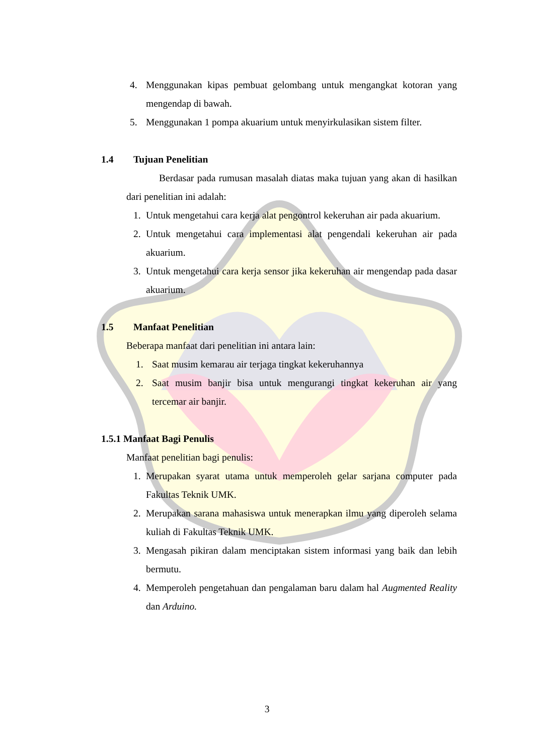4. Menggunakan kipas pembuat gelombang untuk mengangkat kotoran yang mengendap di bawah.
5. Menggunakan 1 pompa akuarium untuk menyirkulasikan sistem filter.
1.4 Tujuan Penelitian
Berdasar pada rumusan masalah diatas maka tujuan yang akan di hasilkan dari penelitian ini adalah:
1. Untuk mengetahui cara kerja alat pengontrol kekeruhan air pada akuarium.
2. Untuk mengetahui cara implementasi alat pengendali kekeruhan air pada akuarium.
3. Untuk mengetahui cara kerja sensor jika kekeruhan air mengendap pada dasar akuarium.
1.5 Manfaat Penelitian
Beberapa manfaat dari penelitian ini antara lain:
1. Saat musim kemarau air terjaga tingkat kekeruhannya
2. Saat musim banjir bisa untuk mengurangi tingkat kekeruhan air yang tercemar air banjir.
1.5.1 Manfaat Bagi Penulis
Manfaat penelitian bagi penulis:
1. Merupakan syarat utama untuk memperoleh gelar sarjana computer pada Fakultas Teknik UMK.
2. Merupakan sarana mahasiswa untuk menerapkan ilmu yang diperoleh selama kuliah di Fakultas Teknik UMK.
3. Mengasah pikiran dalam menciptakan sistem informasi yang baik dan lebih bermutu.
4. Memperoleh pengetahuan dan pengalaman baru dalam hal Augmented Reality dan Arduino.
3